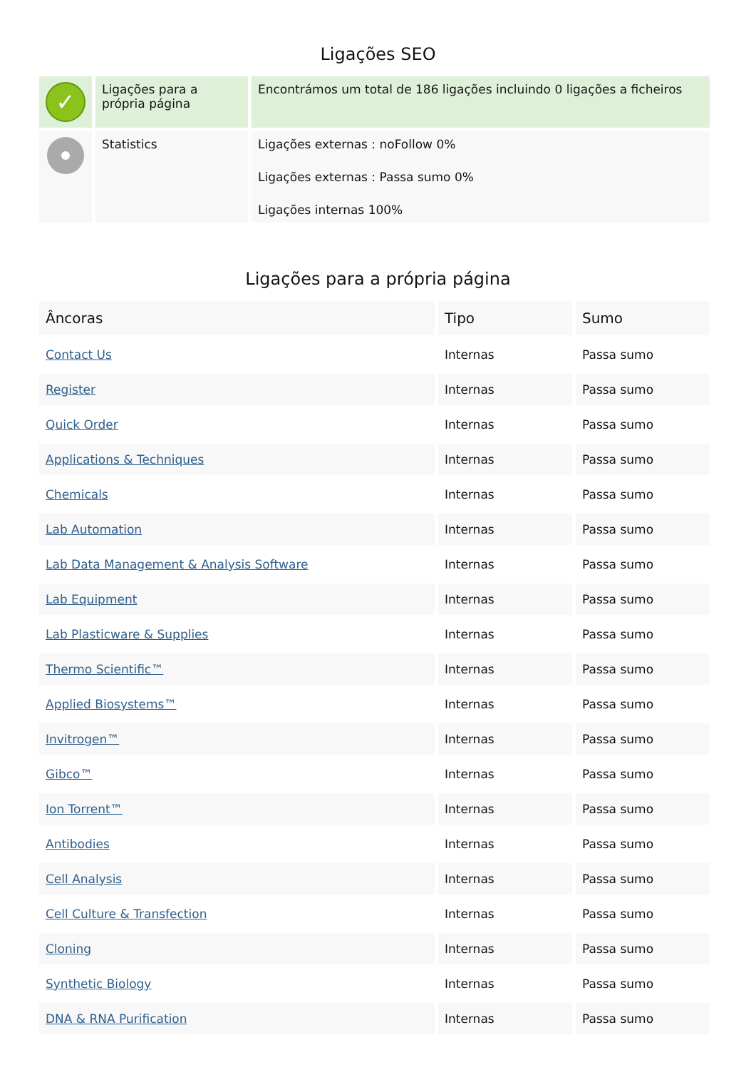Ligações SEO
| ✓ | Ligações para a própria página | Encontrámos um total de 186 ligações incluindo 0 ligações a ficheiros |
| | Statistics | Ligações externas : noFollow 0% Ligações externas : Passa sumo 0% Ligações internas 100% |
Ligações para a própria página
| Âncoras | Tipo | Sumo |
| --- | --- | --- |
| Contact Us | Internas | Passa sumo |
| Register | Internas | Passa sumo |
| Quick Order | Internas | Passa sumo |
| Applications & Techniques | Internas | Passa sumo |
| Chemicals | Internas | Passa sumo |
| Lab Automation | Internas | Passa sumo |
| Lab Data Management & Analysis Software | Internas | Passa sumo |
| Lab Equipment | Internas | Passa sumo |
| Lab Plasticware & Supplies | Internas | Passa sumo |
| Thermo Scientific™ | Internas | Passa sumo |
| Applied Biosystems™ | Internas | Passa sumo |
| Invitrogen™ | Internas | Passa sumo |
| Gibco™ | Internas | Passa sumo |
| Ion Torrent™ | Internas | Passa sumo |
| Antibodies | Internas | Passa sumo |
| Cell Analysis | Internas | Passa sumo |
| Cell Culture & Transfection | Internas | Passa sumo |
| Cloning | Internas | Passa sumo |
| Synthetic Biology | Internas | Passa sumo |
| DNA & RNA Purification | Internas | Passa sumo |